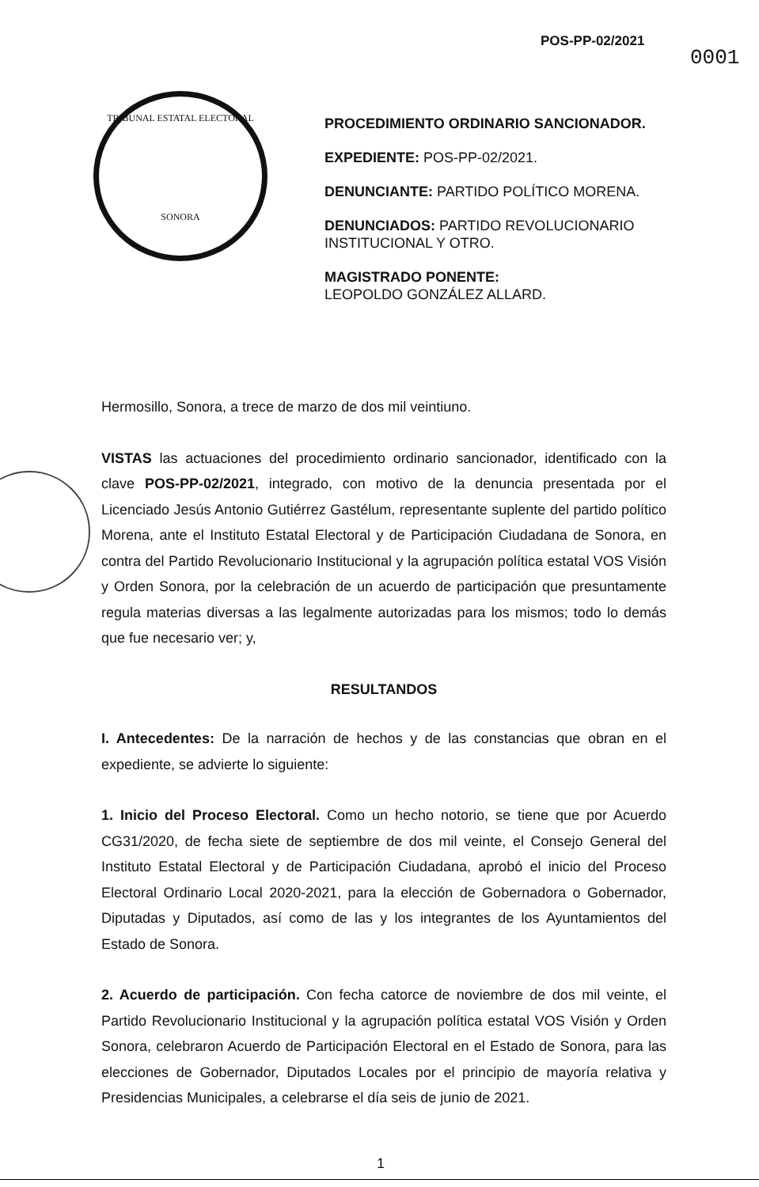POS-PP-02/2021
0001
TRIBUNAL ESTATAL ELECTORAL
SONORA
PROCEDIMIENTO ORDINARIO SANCIONADOR.
EXPEDIENTE: POS-PP-02/2021.
DENUNCIANTE: PARTIDO POLÍTICO MORENA.
DENUNCIADOS: PARTIDO REVOLUCIONARIO INSTITUCIONAL Y OTRO.
MAGISTRADO PONENTE:
LEOPOLDO GONZÁLEZ ALLARD.
Hermosillo, Sonora, a trece de marzo de dos mil veintiuno.
VISTAS las actuaciones del procedimiento ordinario sancionador, identificado con la clave POS-PP-02/2021, integrado, con motivo de la denuncia presentada por el Licenciado Jesús Antonio Gutiérrez Gastélum, representante suplente del partido político Morena, ante el Instituto Estatal Electoral y de Participación Ciudadana de Sonora, en contra del Partido Revolucionario Institucional y la agrupación política estatal VOS Visión y Orden Sonora, por la celebración de un acuerdo de participación que presuntamente regula materias diversas a las legalmente autorizadas para los mismos; todo lo demás que fue necesario ver; y,
RESULTANDOS
I. Antecedentes: De la narración de hechos y de las constancias que obran en el expediente, se advierte lo siguiente:
1. Inicio del Proceso Electoral. Como un hecho notorio, se tiene que por Acuerdo CG31/2020, de fecha siete de septiembre de dos mil veinte, el Consejo General del Instituto Estatal Electoral y de Participación Ciudadana, aprobó el inicio del Proceso Electoral Ordinario Local 2020-2021, para la elección de Gobernadora o Gobernador, Diputadas y Diputados, así como de las y los integrantes de los Ayuntamientos del Estado de Sonora.
2. Acuerdo de participación. Con fecha catorce de noviembre de dos mil veinte, el Partido Revolucionario Institucional y la agrupación política estatal VOS Visión y Orden Sonora, celebraron Acuerdo de Participación Electoral en el Estado de Sonora, para las elecciones de Gobernador, Diputados Locales por el principio de mayoría relativa y Presidencias Municipales, a celebrarse el día seis de junio de 2021.
1